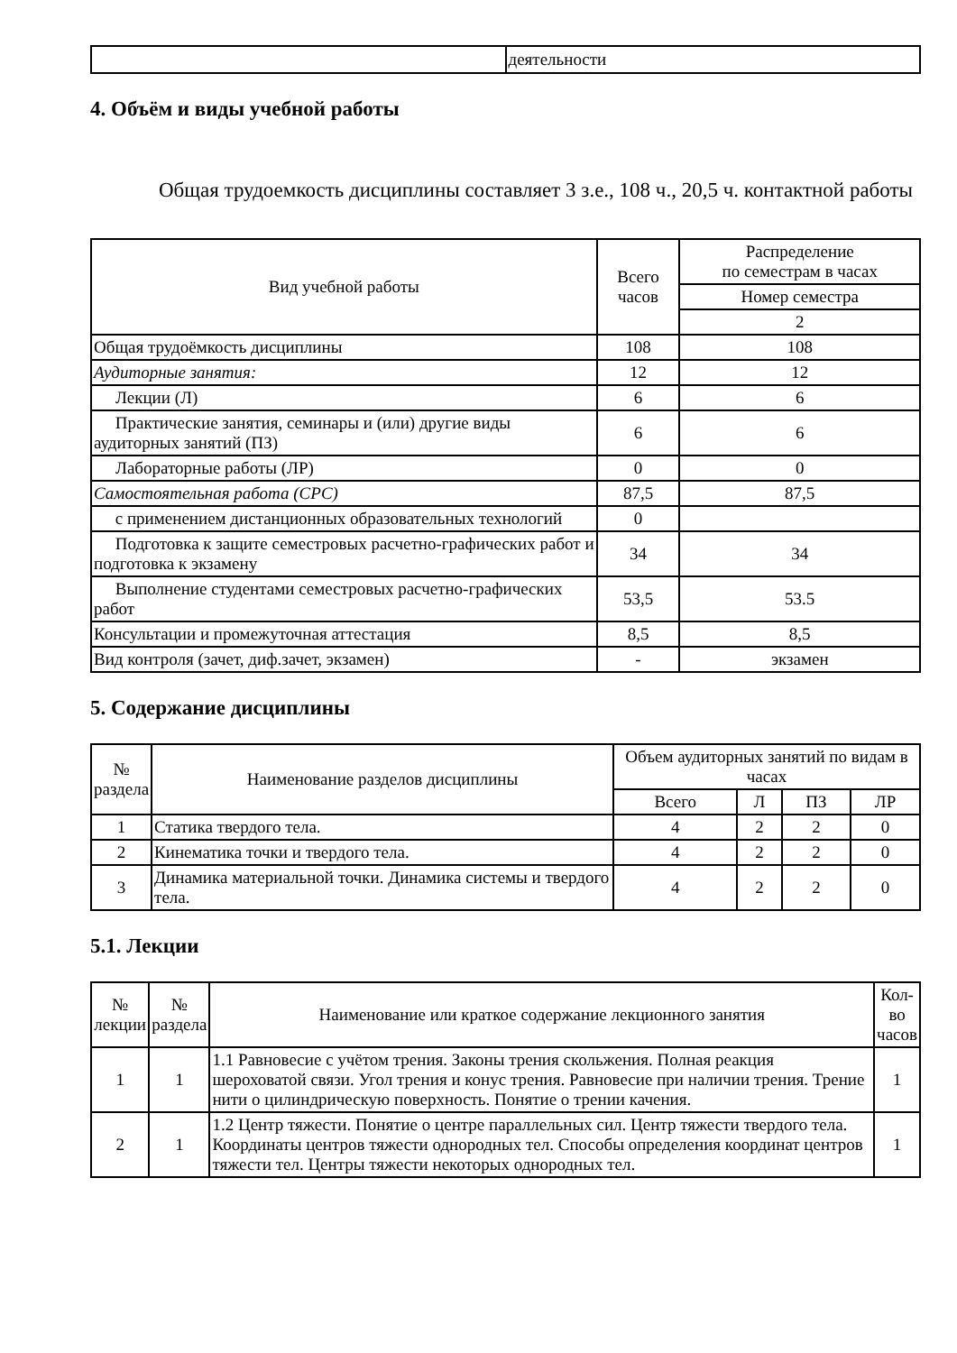| | деятельности |
4. Объём и виды учебной работы
Общая трудоемкость дисциплины составляет 3 з.е., 108 ч., 20,5 ч. контактной работы
| Вид учебной работы | Всего часов | Распределение по семестрам в часах |
| --- | --- | --- |
| | | Номер семестра |
| | | 2 |
| Общая трудоёмкость дисциплины | 108 | 108 |
| Аудиторные занятия: | 12 | 12 |
| Лекции (Л) | 6 | 6 |
| Практические занятия, семинары и (или) другие виды аудиторных занятий (ПЗ) | 6 | 6 |
| Лабораторные работы (ЛР) | 0 | 0 |
| Самостоятельная работа (СРС) | 87,5 | 87,5 |
| с применением дистанционных образовательных технологий | 0 | |
| Подготовка к защите семестровых расчетно-графических работ и подготовка к экзамену | 34 | 34 |
| Выполнение студентами семестровых расчетно-графических работ | 53,5 | 53.5 |
| Консультации и промежуточная аттестация | 8,5 | 8,5 |
| Вид контроля (зачет, диф.зачет, экзамен) | - | экзамен |
5. Содержание дисциплины
| № раздела | Наименование разделов дисциплины | Объем аудиторных занятий по видам в часах | | | |
| --- | --- | --- | --- | --- | --- |
| | | Всего | Л | ПЗ | ЛР |
| 1 | Статика твердого тела. | 4 | 2 | 2 | 0 |
| 2 | Кинематика точки и твердого тела. | 4 | 2 | 2 | 0 |
| 3 | Динамика материальной точки. Динамика системы и твердого тела. | 4 | 2 | 2 | 0 |
5.1. Лекции
| № лекции | № раздела | Наименование или краткое содержание лекционного занятия | Кол-во часов |
| --- | --- | --- | --- |
| 1 | 1 | 1.1 Равновесие с учётом трения. Законы трения скольжения. Полная реакция шероховатой связи. Угол трения и конус трения. Равновесие при наличии трения. Трение нити о цилиндрическую поверхность. Понятие о трении качения. | 1 |
| 2 | 1 | 1.2 Центр тяжести. Понятие о центре параллельных сил. Центр тяжести твердого тела. Координаты центров тяжести однородных тел. Способы определения координат центров тяжести тел. Центры тяжести некоторых однородных тел. | 1 |